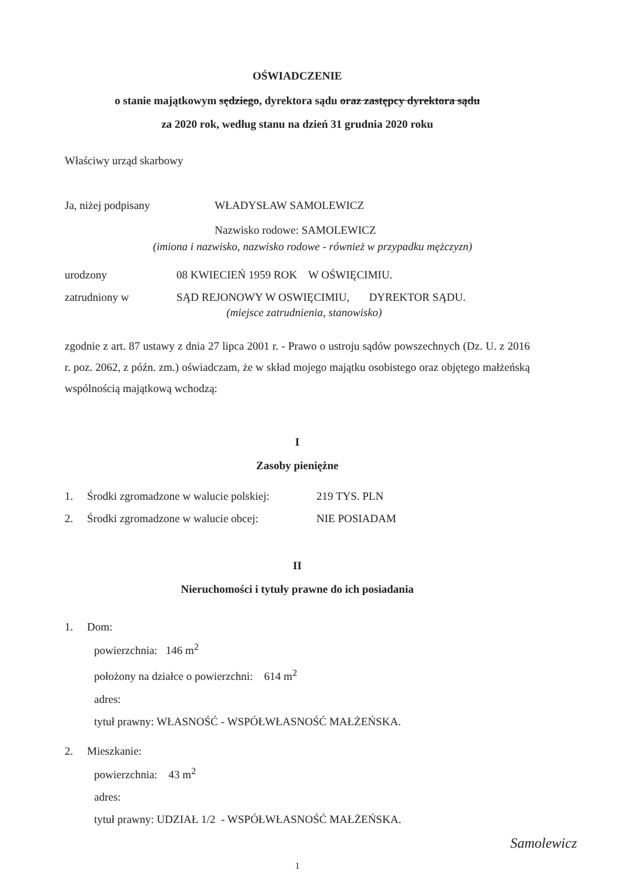OŚWIADCZENIE
o stanie majątkowym sędziego, dyrektora sądu oraz zastępcy dyrektora sądu
za 2020 rok, według stanu na dzień 31 grudnia 2020 roku
Właściwy urząd skarbowy
Ja, niżej podpisany WŁADYSŁAW SAMOLEWICZ
Nazwisko rodowe: SAMOLEWICZ
(imiona i nazwisko, nazwisko rodowe - również w przypadku mężczyzn)
urodzony 08 KWIECIEŃ 1959 ROK W OŚWIĘCIMIU.
zatrudniony w SĄD REJONOWY W OSWIĘCIMIU, DYREKTOR SĄDU.
(miejsce zatrudnienia, stanowisko)
zgodnie z art. 87 ustawy z dnia 27 lipca 2001 r. - Prawo o ustroju sądów powszechnych (Dz. U. z 2016 r. poz. 2062, z późn. zm.) oświadczam, że w skład mojego majątku osobistego oraz objętego małżeńską wspólnością majątkową wchodzą:
I
Zasoby pieniężne
1. Środki zgromadzone w walucie polskiej: 219 TYS. PLN
2. Środki zgromadzone w walucie obcej: NIE POSIADAM
II
Nieruchomości i tytuły prawne do ich posiadania
1. Dom:
powierzchnia: 146 m<sup>2</sup>
położony na działce o powierzchni: 614 m<sup>2</sup>
adres:
tytuł prawny: WŁASNOŚĆ - WSPÓŁWŁASNOŚĆ MAŁŻEŃSKA.
2. Mieszkanie:
powierzchnia: 43 m<sup>2</sup>
adres:
tytuł prawny: UDZIAŁ 1/2 - WSPÓŁWŁASNOŚĆ MAŁŻEŃSKA.
Samolewicz
1